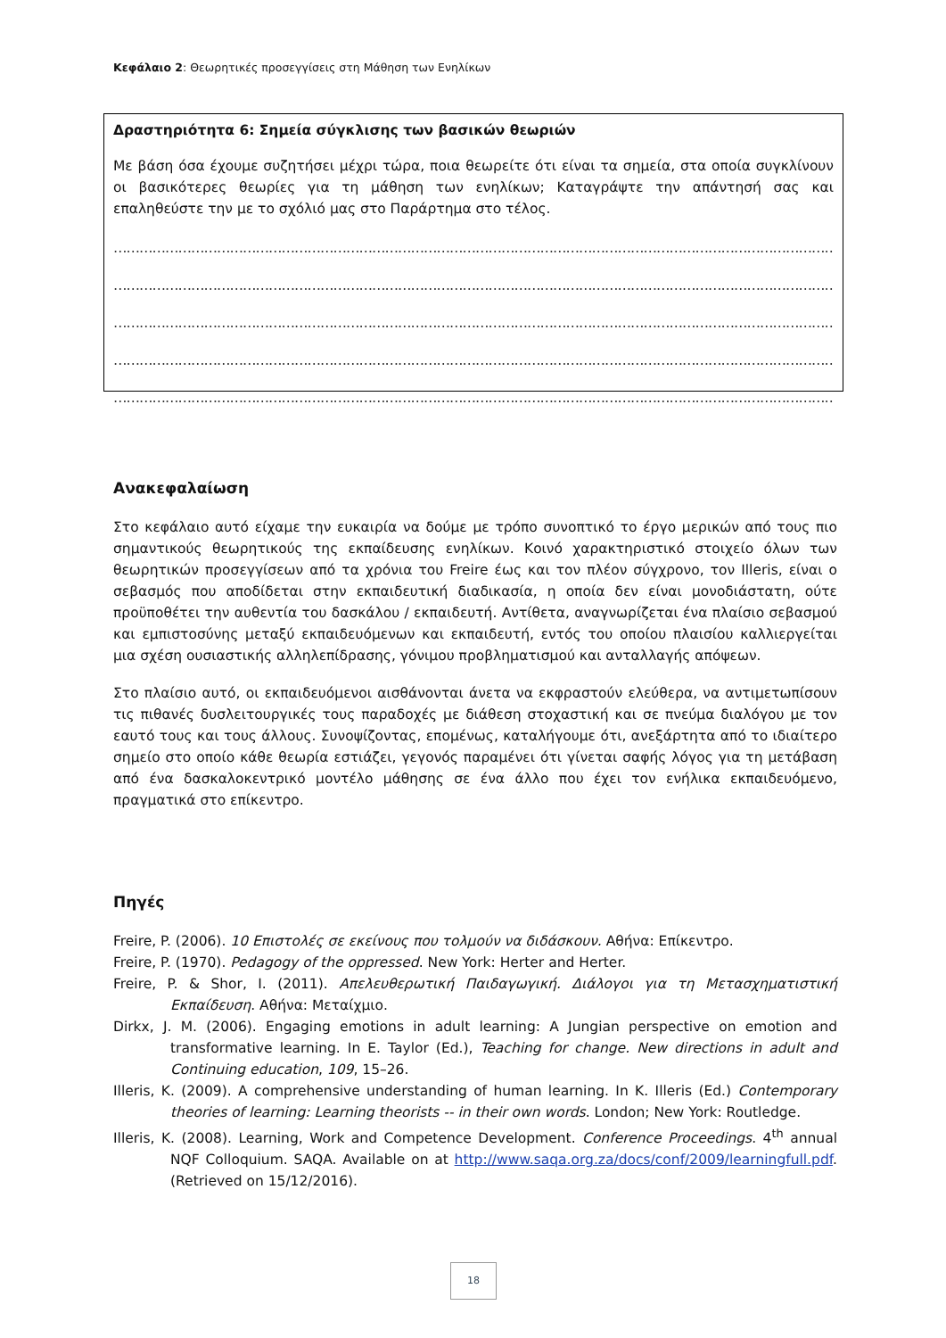Κεφάλαιο 2: Θεωρητικές προσεγγίσεις στη Μάθηση των Ενηλίκων
Δραστηριότητα 6: Σημεία σύγκλισης των βασικών θεωριών
Με βάση όσα έχουμε συζητήσει μέχρι τώρα, ποια θεωρείτε ότι είναι τα σημεία, στα οποία συγκλίνουν οι βασικότερες θεωρίες για τη μάθηση των ενηλίκων; Καταγράψτε την απάντησή σας και επαληθεύστε την με το σχόλιό μας στο Παράρτημα στο τέλος.
……………………………………………………………………………………………………………………………………………………
……………………………………………………………………………………………………………………………………………………
……………………………………………………………………………………………………………………………………………………
……………………………………………………………………………………………………………………………………………………
……………………………………………………………………………………………………………………………………………………
Ανακεφαλαίωση
Στο κεφάλαιο αυτό είχαμε την ευκαιρία να δούμε με τρόπο συνοπτικό το έργο μερικών από τους πιο σημαντικούς θεωρητικούς της εκπαίδευσης ενηλίκων. Κοινό χαρακτηριστικό στοιχείο όλων των θεωρητικών προσεγγίσεων από τα χρόνια του Freire έως και τον πλέον σύγχρονο, τον Illeris, είναι ο σεβασμός που αποδίδεται στην εκπαιδευτική διαδικασία, η οποία δεν είναι μονοδιάστατη, ούτε προϋποθέτει την αυθεντία του δασκάλου / εκπαιδευτή. Αντίθετα, αναγνωρίζεται ένα πλαίσιο σεβασμού και εμπιστοσύνης μεταξύ εκπαιδευόμενων και εκπαιδευτή, εντός του οποίου πλαισίου καλλιεργείται μια σχέση ουσιαστικής αλληλεπίδρασης, γόνιμου προβληματισμού και ανταλλαγής απόψεων.
Στο πλαίσιο αυτό, οι εκπαιδευόμενοι αισθάνονται άνετα να εκφραστούν ελεύθερα, να αντιμετωπίσουν τις πιθανές δυσλειτουργικές τους παραδοχές με διάθεση στοχαστική και σε πνεύμα διαλόγου με τον εαυτό τους και τους άλλους. Συνοψίζοντας, επομένως, καταλήγουμε ότι, ανεξάρτητα από το ιδιαίτερο σημείο στο οποίο κάθε θεωρία εστιάζει, γεγονός παραμένει ότι γίνεται σαφής λόγος για τη μετάβαση από ένα δασκαλοκεντρικό μοντέλο μάθησης σε ένα άλλο που έχει τον ενήλικα εκπαιδευόμενο, πραγματικά στο επίκεντρο.
Πηγές
Freire, P. (2006). 10 Επιστολές σε εκείνους που τολμούν να διδάσκουν. Αθήνα: Επίκεντρο.
Freire, P. (1970). Pedagogy of the oppressed. New York: Herter and Herter.
Freire, P. & Shor, I. (2011). Απελευθερωτική Παιδαγωγική. Διάλογοι για τη Μετασχηματιστική Εκπαίδευση. Αθήνα: Μεταίχμιο.
Dirkx, J. M. (2006). Engaging emotions in adult learning: A Jungian perspective on emotion and transformative learning. In E. Taylor (Ed.), Teaching for change. New directions in adult and Continuing education, 109, 15–26.
Illeris, K. (2009). A comprehensive understanding of human learning. In K. Illeris (Ed.) Contemporary theories of learning: Learning theorists -- in their own words. London; New York: Routledge.
Illeris, K. (2008). Learning, Work and Competence Development. Conference Proceedings. 4<sup>th</sup> annual NQF Colloquium. SAQA. Available on at http://www.saqa.org.za/docs/conf/2009/learningfull.pdf. (Retrieved on 15/12/2016).
18